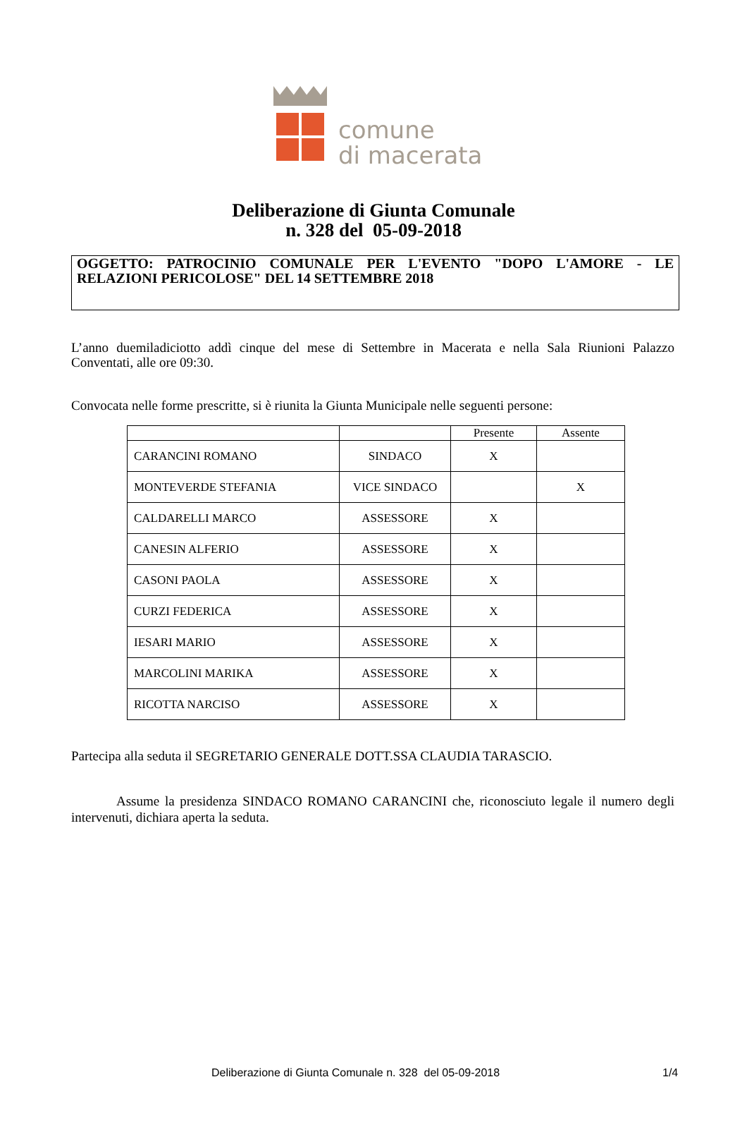comune
di macerata
Deliberazione di Giunta Comunale
n. 328 del 05-09-2018
OGGETTO: PATROCINIO COMUNALE PER L'EVENTO "DOPO L'AMORE - LE RELAZIONI PERICOLOSE" DEL 14 SETTEMBRE 2018
L’anno duemiladiciotto addì cinque del mese di Settembre in Macerata e nella Sala Riunioni Palazzo Conventati, alle ore 09:30.
Convocata nelle forme prescritte, si è riunita la Giunta Municipale nelle seguenti persone:
| | | Presente | Assente |
| --- | --- | --- | --- |
| CARANCINI ROMANO | SINDACO | X | |
| MONTEVERDE STEFANIA | VICE SINDACO | | X |
| CALDARELLI MARCO | ASSESSORE | X | |
| CANESIN ALFERIO | ASSESSORE | X | |
| CASONI PAOLA | ASSESSORE | X | |
| CURZI FEDERICA | ASSESSORE | X | |
| IESARI MARIO | ASSESSORE | X | |
| MARCOLINI MARIKA | ASSESSORE | X | |
| RICOTTA NARCISO | ASSESSORE | X | |
Partecipa alla seduta il SEGRETARIO GENERALE DOTT.SSA CLAUDIA TARASCIO.
Assume la presidenza SINDACO ROMANO CARANCINI che, riconosciuto legale il numero degli intervenuti, dichiara aperta la seduta.
Deliberazione di Giunta Comunale n. 328 del 05-09-2018
1/4